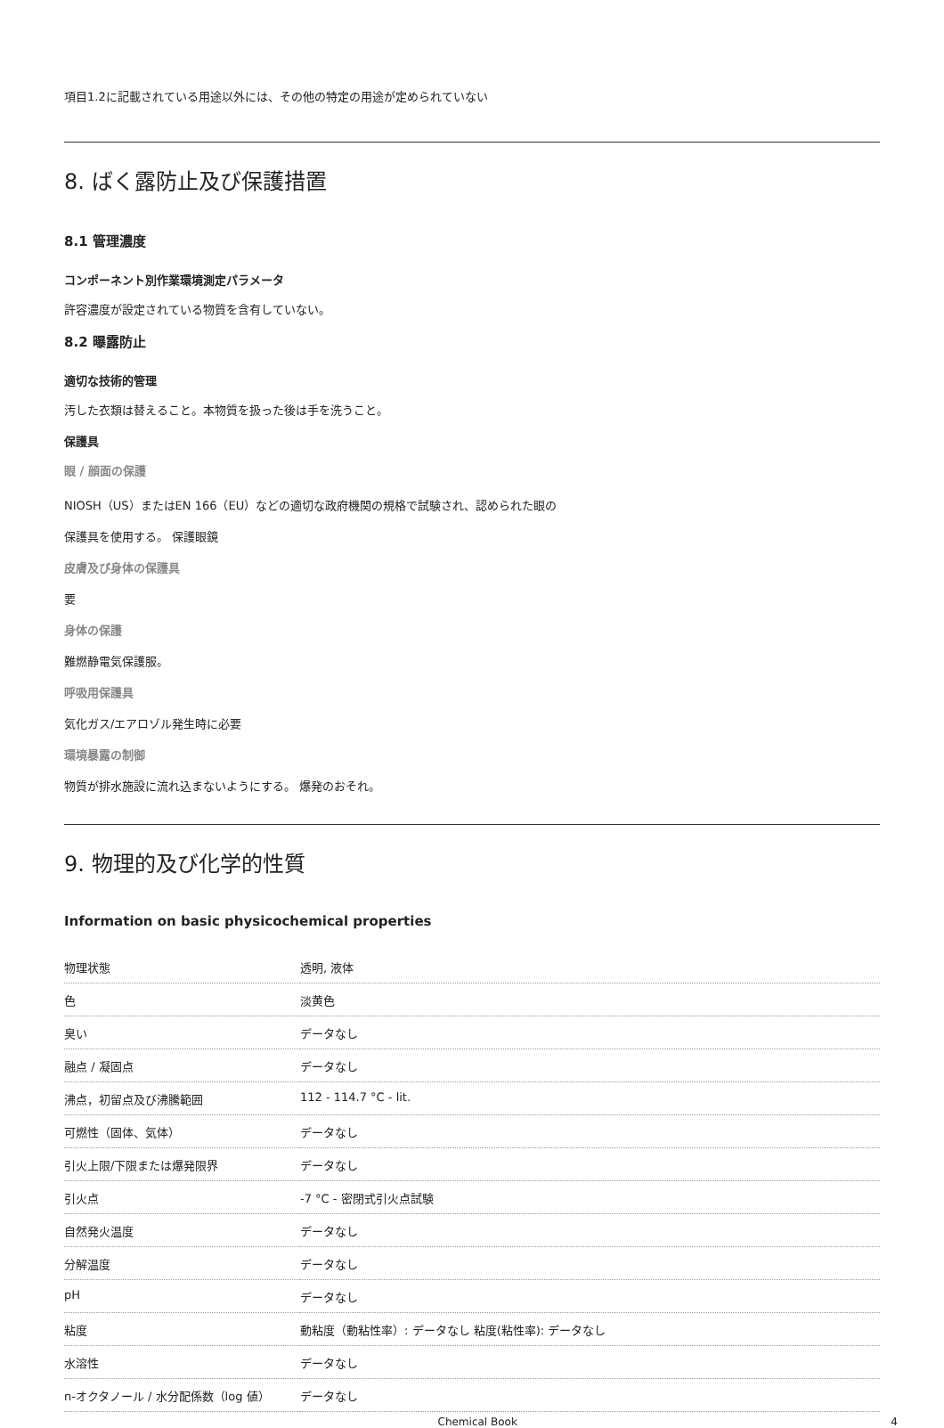項目1.2に記載されている用途以外には、その他の特定の用途が定められていない
8. ばく露防止及び保護措置
8.1 管理濃度
コンポーネント別作業環境測定パラメータ
許容濃度が設定されている物質を含有していない。
8.2 曝露防止
適切な技術的管理
汚した衣類は替えること。本物質を扱った後は手を洗うこと。
保護具
眼 / 顔面の保護
NIOSH（US）またはEN 166（EU）などの適切な政府機関の規格で試験され、認められた眼の
保護具を使用する。 保護眼鏡
皮膚及び身体の保護具
要
身体の保護
難燃静電気保護服。
呼吸用保護具
気化ガス/エアロゾル発生時に必要
環境暴露の制御
物質が排水施設に流れ込まないようにする。 爆発のおそれ。
9. 物理的及び化学的性質
Information on basic physicochemical properties
| 物理状態 | 透明, 液体 |
| 色 | 淡黄色 |
| 臭い | データなし |
| 融点 / 凝固点 | データなし |
| 沸点，初留点及び沸騰範囲 | 112 - 114.7 °C - lit. |
| 可燃性（固体、気体） | データなし |
| 引火上限/下限または爆発限界 | データなし |
| 引火点 | -7 °C - 密閉式引火点試験 |
| 自然発火温度 | データなし |
| 分解温度 | データなし |
| pH | データなし |
| 粘度 | 動粘度（動粘性率）: データなし 粘度(粘性率): データなし |
| 水溶性 | データなし |
| n-オクタノール / 水分配係数（log 値） | データなし |
Chemical Book 4